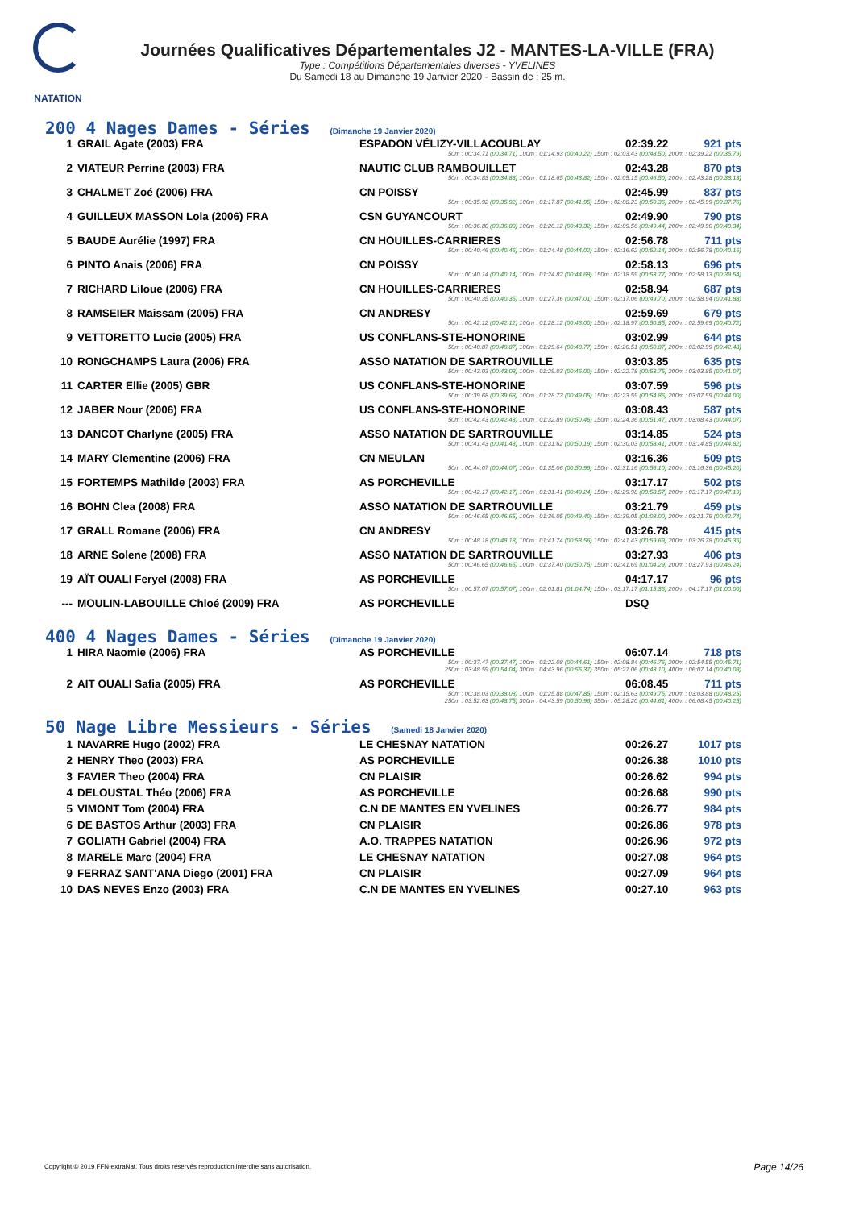NATATION
Journées Qualificatives Départementales J2 - MANTES-LA-VILLE (FRA)
Type : Compétitions Départementales diverses - YVELINES
Du Samedi 18 au Dimanche 19 Janvier 2020 - Bassin de : 25 m.
200 4 Nages Dames - Séries (Dimanche 19 Janvier 2020)
| 1 | GRAIL Agate (2003) FRA | ESPADON VÉLIZY-VILLACOUBLAY | 02:39.22 | 921 pts |
| 50m : 00:34.71 (00:34.71) 100m : 01:14.93 (00:40.22) 150m : 02:03.43 (00:48.50) 200m : 02:39.22 (00:35.79) | | | | |
| 2 | VIATEUR Perrine (2003) FRA | NAUTIC CLUB RAMBOUILLET | 02:43.28 | 870 pts |
| 50m : 00:34.83 (00:34.83) 100m : 01:18.65 (00:43.82) 150m : 02:05.15 (00:46.50) 200m : 02:43.28 (00:38.13) | | | | |
| 3 | CHALMET Zoé (2006) FRA | CN POISSY | 02:45.99 | 837 pts |
| 50m : 00:35.92 (00:35.92) 100m : 01:17.87 (00:41.95) 150m : 02:08.23 (00:50.36) 200m : 02:45.99 (00:37.76) | | | | |
| 4 | GUILLEUX MASSON Lola (2006) FRA | CSN GUYANCOURT | 02:49.90 | 790 pts |
| 50m : 00:36.80 (00:36.80) 100m : 01:20.12 (00:43.32) 150m : 02:09.56 (00:49.44) 200m : 02:49.90 (00:40.34) | | | | |
| 5 | BAUDE Aurélie (1997) FRA | CN HOUILLES-CARRIERES | 02:56.78 | 711 pts |
| 50m : 00:40.46 (00:40.46) 100m : 01:24.48 (00:44.02) 150m : 02:16.62 (00:52.14) 200m : 02:56.78 (00:40.16) | | | | |
| 6 | PINTO Anais (2006) FRA | CN POISSY | 02:58.13 | 696 pts |
| 50m : 00:40.14 (00:40.14) 100m : 01:24.82 (00:44.68) 150m : 02:18.59 (00:53.77) 200m : 02:58.13 (00:39.54) | | | | |
| 7 | RICHARD Liloue (2006) FRA | CN HOUILLES-CARRIERES | 02:58.94 | 687 pts |
| 50m : 00:40.35 (00:40.35) 100m : 01:27.36 (00:47.01) 150m : 02:17.06 (00:49.70) 200m : 02:58.94 (00:41.88) | | | | |
| 8 | RAMSEIER Maissam (2005) FRA | CN ANDRESY | 02:59.69 | 679 pts |
| 50m : 00:42.12 (00:42.12) 100m : 01:28.12 (00:46.00) 150m : 02:18.97 (00:50.85) 200m : 02:59.69 (00:40.72) | | | | |
| 9 | VETTORETTO Lucie (2005) FRA | US CONFLANS-STE-HONORINE | 03:02.99 | 644 pts |
| 50m : 00:40.87 (00:40.87) 100m : 01:29.64 (00:48.77) 150m : 02:20.51 (00:50.87) 200m : 03:02.99 (00:42.48) | | | | |
| 10 | RONGCHAMPS Laura (2006) FRA | ASSO NATATION DE SARTROUVILLE | 03:03.85 | 635 pts |
| 50m : 00:43.03 (00:43.03) 100m : 01:29.03 (00:46.00) 150m : 02:22.78 (00:53.75) 200m : 03:03.85 (00:41.07) | | | | |
| 11 | CARTER Ellie (2005) GBR | US CONFLANS-STE-HONORINE | 03:07.59 | 596 pts |
| 50m : 00:39.68 (00:39.68) 100m : 01:28.73 (00:49.05) 150m : 02:23.59 (00:54.86) 200m : 03:07.59 (00:44.00) | | | | |
| 12 | JABER Nour (2006) FRA | US CONFLANS-STE-HONORINE | 03:08.43 | 587 pts |
| 50m : 00:42.43 (00:42.43) 100m : 01:32.89 (00:50.46) 150m : 02:24.36 (00:51.47) 200m : 03:08.43 (00:44.07) | | | | |
| 13 | DANCOT Charlyne (2005) FRA | ASSO NATATION DE SARTROUVILLE | 03:14.85 | 524 pts |
| 50m : 00:41.43 (00:41.43) 100m : 01:31.62 (00:50.19) 150m : 02:30.03 (00:58.41) 200m : 03:14.85 (00:44.82) | | | | |
| 14 | MARY Clementine (2006) FRA | CN MEULAN | 03:16.36 | 509 pts |
| 50m : 00:44.07 (00:44.07) 100m : 01:35.06 (00:50.99) 150m : 02:31.16 (00:56.10) 200m : 03:16.36 (00:45.20) | | | | |
| 15 | FORTEMPS Mathilde (2003) FRA | AS PORCHEVILLE | 03:17.17 | 502 pts |
| 50m : 00:42.17 (00:42.17) 100m : 01:31.41 (00:49.24) 150m : 02:29.98 (00:58.57) 200m : 03:17.17 (00:47.19) | | | | |
| 16 | BOHN Clea (2008) FRA | ASSO NATATION DE SARTROUVILLE | 03:21.79 | 459 pts |
| 50m : 00:46.65 (00:46.65) 100m : 01:36.05 (00:49.40) 150m : 02:39.05 (01:03.00) 200m : 03:21.79 (00:42.74) | | | | |
| 17 | GRALL Romane (2006) FRA | CN ANDRESY | 03:26.78 | 415 pts |
| 50m : 00:48.18 (00:48.18) 100m : 01:41.74 (00:53.56) 150m : 02:41.43 (00:59.69) 200m : 03:26.78 (00:45.35) | | | | |
| 18 | ARNE Solene (2008) FRA | ASSO NATATION DE SARTROUVILLE | 03:27.93 | 406 pts |
| 50m : 00:46.65 (00:46.65) 100m : 01:37.40 (00:50.75) 150m : 02:41.69 (01:04.29) 200m : 03:27.93 (00:46.24) | | | | |
| 19 | AÏT OUALI Feryel (2008) FRA | AS PORCHEVILLE | 04:17.17 | 96 pts |
| 50m : 00:57.07 (00:57.07) 100m : 02:01.81 (01:04.74) 150m : 03:17.17 (01:15.36) 200m : 04:17.17 (01:00.00) | | | | |
| --- | MOULIN-LABOUILLE Chloé (2009) FRA | AS PORCHEVILLE | DSQ | |
400 4 Nages Dames - Séries (Dimanche 19 Janvier 2020)
| 1 | HIRA Naomie (2006) FRA | AS PORCHEVILLE | 06:07.14 | 718 pts |
| 50m : 00:37.47 (00:37.47) 100m : 01:22.08 (00:44.61) 150m : 02:08.84 (00:46.76) 200m : 02:54.55 (00:45.71) 250m : 03:48.59 (00:54.04) 300m : 04:43.96 (00:55.37) 350m : 05:27.06 (00:43.10) 400m : 06:07.14 (00:40.08) | | | | |
| 2 | AIT OUALI Safia (2005) FRA | AS PORCHEVILLE | 06:08.45 | 711 pts |
| 50m : 00:38.03 (00:38.03) 100m : 01:25.88 (00:47.85) 150m : 02:15.63 (00:49.75) 200m : 03:03.88 (00:48.25) 250m : 03:52.63 (00:48.75) 300m : 04:43.59 (00:50.96) 350m : 05:28.20 (00:44.61) 400m : 06:08.45 (00:40.25) | | | | |
50 Nage Libre Messieurs - Séries (Samedi 18 Janvier 2020)
| 1 | NAVARRE Hugo (2002) FRA | LE CHESNAY NATATION | 00:26.27 | 1017 pts |
| 2 | HENRY Theo (2003) FRA | AS PORCHEVILLE | 00:26.38 | 1010 pts |
| 3 | FAVIER Theo (2004) FRA | CN PLAISIR | 00:26.62 | 994 pts |
| 4 | DELOUSTAL Théo (2006) FRA | AS PORCHEVILLE | 00:26.68 | 990 pts |
| 5 | VIMONT Tom (2004) FRA | C.N DE MANTES EN YVELINES | 00:26.77 | 984 pts |
| 6 | DE BASTOS Arthur (2003) FRA | CN PLAISIR | 00:26.86 | 978 pts |
| 7 | GOLIATH Gabriel (2004) FRA | A.O. TRAPPES NATATION | 00:26.96 | 972 pts |
| 8 | MARELE Marc (2004) FRA | LE CHESNAY NATATION | 00:27.08 | 964 pts |
| 9 | FERRAZ SANT'ANA Diego (2001) FRA | CN PLAISIR | 00:27.09 | 964 pts |
| 10 | DAS NEVES Enzo (2003) FRA | C.N DE MANTES EN YVELINES | 00:27.10 | 963 pts |
Copyright © 2019 FFN-extraNat. Tous droits réservés reproduction interdite sans autorisation.
Page 14/26